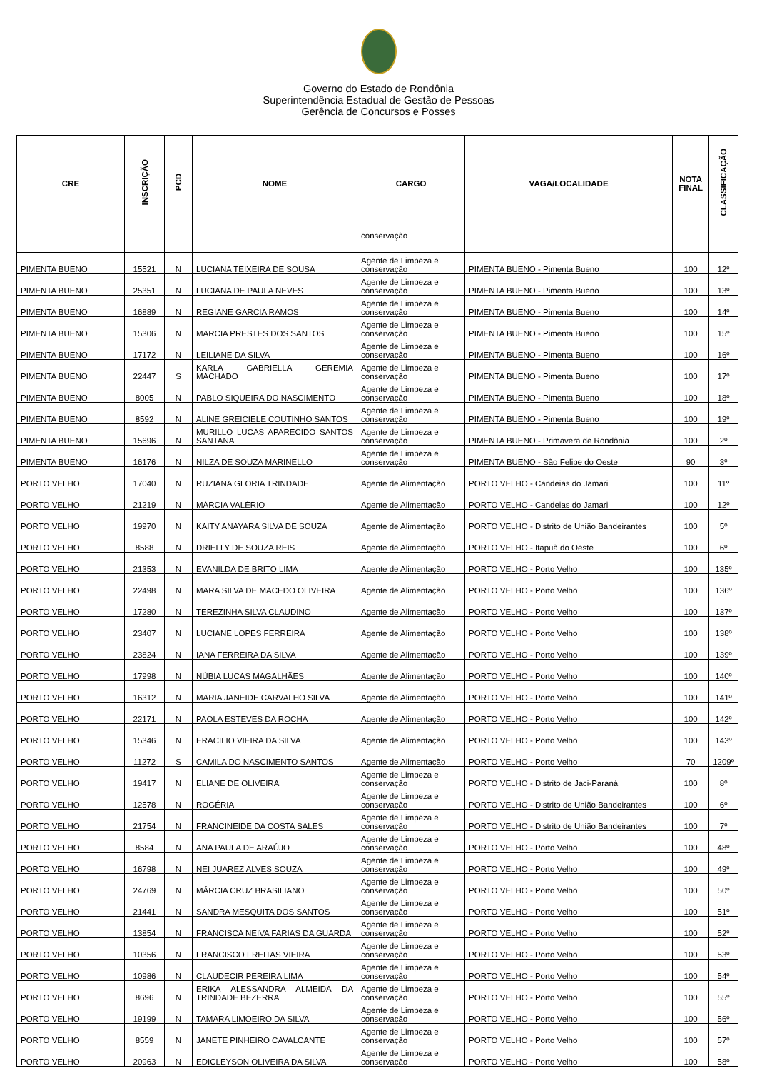Governo do Estado de Rondônia
Superintendência Estadual de Gestão de Pessoas
Gerência de Concursos e Posses
| CRE | INSCRIÇÃO | PCD | NOME | CARGO | VAGA/LOCALIDADE | NOTA FINAL | CLASSIFICAÇÃO |
| --- | --- | --- | --- | --- | --- | --- | --- |
| | | | | conservação | | | |
| PIMENTA BUENO | 15521 | N | LUCIANA TEIXEIRA DE SOUSA | Agente de Limpeza e conservação | PIMENTA BUENO - Pimenta Bueno | 100 | 12º |
| PIMENTA BUENO | 25351 | N | LUCIANA DE PAULA NEVES | Agente de Limpeza e conservação | PIMENTA BUENO - Pimenta Bueno | 100 | 13º |
| PIMENTA BUENO | 16889 | N | REGIANE GARCIA RAMOS | Agente de Limpeza e conservação | PIMENTA BUENO - Pimenta Bueno | 100 | 14º |
| PIMENTA BUENO | 15306 | N | MARCIA PRESTES DOS SANTOS | Agente de Limpeza e conservação | PIMENTA BUENO - Pimenta Bueno | 100 | 15º |
| PIMENTA BUENO | 17172 | N | LEILIANE DA SILVA | Agente de Limpeza e conservação | PIMENTA BUENO - Pimenta Bueno | 100 | 16º |
| PIMENTA BUENO | 22447 | S | KARLA GABRIELLA GEREMIA MACHADO | Agente de Limpeza e conservação | PIMENTA BUENO - Pimenta Bueno | 100 | 17º |
| PIMENTA BUENO | 8005 | N | PABLO SIQUEIRA DO NASCIMENTO | Agente de Limpeza e conservação | PIMENTA BUENO - Pimenta Bueno | 100 | 18º |
| PIMENTA BUENO | 8592 | N | ALINE GREICIELE COUTINHO SANTOS | Agente de Limpeza e conservação | PIMENTA BUENO - Pimenta Bueno | 100 | 19º |
| PIMENTA BUENO | 15696 | N | MURILLO LUCAS APARECIDO SANTOS SANTANA | Agente de Limpeza e conservação | PIMENTA BUENO - Primavera de Rondônia | 100 | 2º |
| PIMENTA BUENO | 16176 | N | NILZA DE SOUZA MARINELLO | Agente de Limpeza e conservação | PIMENTA BUENO - São Felipe do Oeste | 90 | 3º |
| PORTO VELHO | 17040 | N | RUZIANA GLORIA TRINDADE | Agente de Alimentação | PORTO VELHO - Candeias do Jamari | 100 | 11º |
| PORTO VELHO | 21219 | N | MÁRCIA VALÉRIO | Agente de Alimentação | PORTO VELHO - Candeias do Jamari | 100 | 12º |
| PORTO VELHO | 19970 | N | KAITY ANAYARA SILVA DE SOUZA | Agente de Alimentação | PORTO VELHO - Distrito de União Bandeirantes | 100 | 5º |
| PORTO VELHO | 8588 | N | DRIELLY DE SOUZA REIS | Agente de Alimentação | PORTO VELHO - Itapuã do Oeste | 100 | 6º |
| PORTO VELHO | 21353 | N | EVANILDA DE BRITO LIMA | Agente de Alimentação | PORTO VELHO - Porto Velho | 100 | 135º |
| PORTO VELHO | 22498 | N | MARA SILVA DE MACEDO OLIVEIRA | Agente de Alimentação | PORTO VELHO - Porto Velho | 100 | 136º |
| PORTO VELHO | 17280 | N | TEREZINHA SILVA CLAUDINO | Agente de Alimentação | PORTO VELHO - Porto Velho | 100 | 137º |
| PORTO VELHO | 23407 | N | LUCIANE LOPES FERREIRA | Agente de Alimentação | PORTO VELHO - Porto Velho | 100 | 138º |
| PORTO VELHO | 23824 | N | IANA FERREIRA DA SILVA | Agente de Alimentação | PORTO VELHO - Porto Velho | 100 | 139º |
| PORTO VELHO | 17998 | N | NÚBIA LUCAS MAGALHÃES | Agente de Alimentação | PORTO VELHO - Porto Velho | 100 | 140º |
| PORTO VELHO | 16312 | N | MARIA JANEIDE CARVALHO SILVA | Agente de Alimentação | PORTO VELHO - Porto Velho | 100 | 141º |
| PORTO VELHO | 22171 | N | PAOLA ESTEVES DA ROCHA | Agente de Alimentação | PORTO VELHO - Porto Velho | 100 | 142º |
| PORTO VELHO | 15346 | N | ERACILIO VIEIRA DA SILVA | Agente de Alimentação | PORTO VELHO - Porto Velho | 100 | 143º |
| PORTO VELHO | 11272 | S | CAMILA DO NASCIMENTO SANTOS | Agente de Alimentação | PORTO VELHO - Porto Velho | 70 | 1209º |
| PORTO VELHO | 19417 | N | ELIANE DE OLIVEIRA | Agente de Limpeza e conservação | PORTO VELHO - Distrito de Jaci-Paraná | 100 | 8º |
| PORTO VELHO | 12578 | N | ROGÉRIA | Agente de Limpeza e conservação | PORTO VELHO - Distrito de União Bandeirantes | 100 | 6º |
| PORTO VELHO | 21754 | N | FRANCINEIDE DA COSTA SALES | Agente de Limpeza e conservação | PORTO VELHO - Distrito de União Bandeirantes | 100 | 7º |
| PORTO VELHO | 8584 | N | ANA PAULA DE ARAÚJO | Agente de Limpeza e conservação | PORTO VELHO - Porto Velho | 100 | 48º |
| PORTO VELHO | 16798 | N | NEI JUAREZ ALVES SOUZA | Agente de Limpeza e conservação | PORTO VELHO - Porto Velho | 100 | 49º |
| PORTO VELHO | 24769 | N | MÁRCIA CRUZ BRASILIANO | Agente de Limpeza e conservação | PORTO VELHO - Porto Velho | 100 | 50º |
| PORTO VELHO | 21441 | N | SANDRA MESQUITA DOS SANTOS | Agente de Limpeza e conservação | PORTO VELHO - Porto Velho | 100 | 51º |
| PORTO VELHO | 13854 | N | FRANCISCA NEIVA FARIAS DA GUARDA | Agente de Limpeza e conservação | PORTO VELHO - Porto Velho | 100 | 52º |
| PORTO VELHO | 10356 | N | FRANCISCO FREITAS VIEIRA | Agente de Limpeza e conservação | PORTO VELHO - Porto Velho | 100 | 53º |
| PORTO VELHO | 10986 | N | CLAUDECIR PEREIRA LIMA | Agente de Limpeza e conservação | PORTO VELHO - Porto Velho | 100 | 54º |
| PORTO VELHO | 8696 | N | ERIKA ALESSANDRA ALMEIDA DA TRINDADE BEZERRA | Agente de Limpeza e conservação | PORTO VELHO - Porto Velho | 100 | 55º |
| PORTO VELHO | 19199 | N | TAMARA LIMOEIRO DA SILVA | Agente de Limpeza e conservação | PORTO VELHO - Porto Velho | 100 | 56º |
| PORTO VELHO | 8559 | N | JANETE PINHEIRO CAVALCANTE | Agente de Limpeza e conservação | PORTO VELHO - Porto Velho | 100 | 57º |
| PORTO VELHO | 20963 | N | EDICLEYSON OLIVEIRA DA SILVA | Agente de Limpeza e conservação | PORTO VELHO - Porto Velho | 100 | 58º |